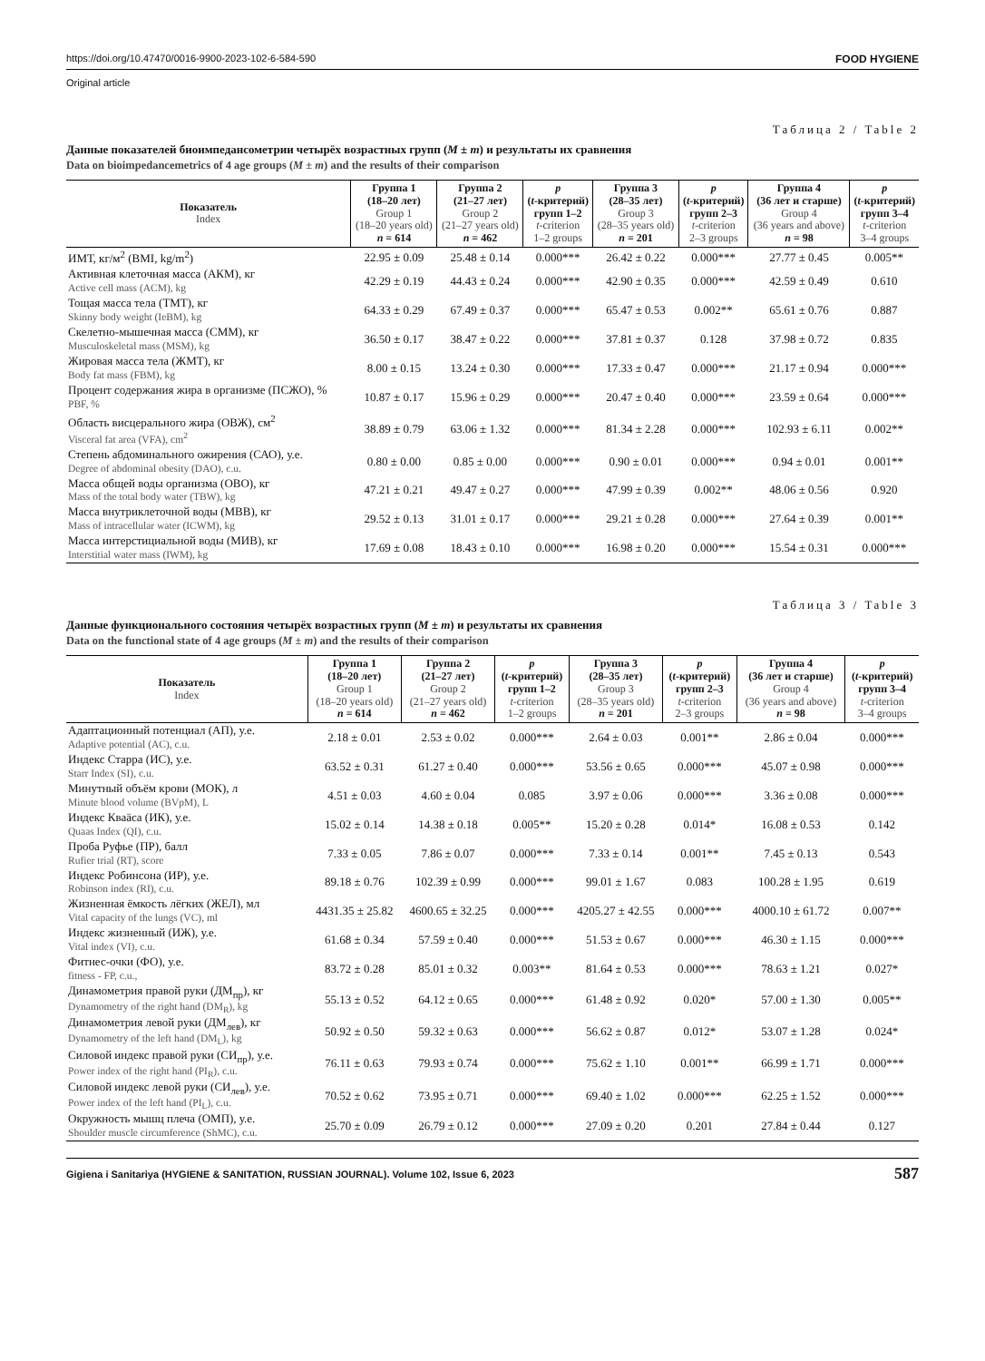https://doi.org/10.47470/0016-9900-2023-102-6-584-590 FOOD HYGIENE
Original article
Таблица 2 / Table 2
Данные показателей биоимпедансометрии четырёх возрастных групп (M ± m) и результаты их сравнения
Data on bioimpedancemetrics of 4 age groups (M ± m) and the results of their comparison
| Показатель Index | Группа 1 (18–20 лет) Group 1 (18–20 years old) n = 614 | Группа 2 (21–27 лет) Group 2 (21–27 years old) n = 462 | p ( t -критерий) групп 1–2 t -criterion 1–2 groups | Группа 3 (28–35 лет) Group 3 (28–35 years old) n = 201 | p ( t -критерий) групп 2–3 t -criterion 2–3 groups | Группа 4 (36 лет и старше) Group 4 (36 years and above) n = 98 | p ( t -критерий) групп 3–4 t -criterion 3–4 groups |
| --- | --- | --- | --- | --- | --- | --- | --- |
| ИМТ, кг/м<sup>2</sup> (BMI, kg/m<sup>2</sup>) | 22.95 ± 0.09 | 25.48 ± 0.14 | 0.000*** | 26.42 ± 0.22 | 0.000*** | 27.77 ± 0.45 | 0.005** |
| Активная клеточная масса (АКМ), кг Active cell mass (ACM), kg | 42.29 ± 0.19 | 44.43 ± 0.24 | 0.000*** | 42.90 ± 0.35 | 0.000*** | 42.59 ± 0.49 | 0.610 |
| Тощая масса тела (ТМТ), кг Skinny body weight (IeBM), kg | 64.33 ± 0.29 | 67.49 ± 0.37 | 0.000*** | 65.47 ± 0.53 | 0.002** | 65.61 ± 0.76 | 0.887 |
| Скелетно-мышечная масса (СММ), кг Musculoskeletal mass (MSM), kg | 36.50 ± 0.17 | 38.47 ± 0.22 | 0.000*** | 37.81 ± 0.37 | 0.128 | 37.98 ± 0.72 | 0.835 |
| Жировая масса тела (ЖМТ), кг Body fat mass (FBM), kg | 8.00 ± 0.15 | 13.24 ± 0.30 | 0.000*** | 17.33 ± 0.47 | 0.000*** | 21.17 ± 0.94 | 0.000*** |
| Процент содержания жира в организме (ПСЖО), % PBF, % | 10.87 ± 0.17 | 15.96 ± 0.29 | 0.000*** | 20.47 ± 0.40 | 0.000*** | 23.59 ± 0.64 | 0.000*** |
| Область висцерального жира (ОВЖ), см<sup>2</sup> Visceral fat area (VFA), cm<sup>2</sup> | 38.89 ± 0.79 | 63.06 ± 1.32 | 0.000*** | 81.34 ± 2.28 | 0.000*** | 102.93 ± 6.11 | 0.002** |
| Степень абдоминального ожирения (САО), у.е. Degree of abdominal obesity (DAO), c.u. | 0.80 ± 0.00 | 0.85 ± 0.00 | 0.000*** | 0.90 ± 0.01 | 0.000*** | 0.94 ± 0.01 | 0.001** |
| Масса общей воды организма (ОВО), кг Mass of the total body water (TBW), kg | 47.21 ± 0.21 | 49.47 ± 0.27 | 0.000*** | 47.99 ± 0.39 | 0.002** | 48.06 ± 0.56 | 0.920 |
| Масса внутриклеточной воды (МВВ), кг Mass of intracellular water (ICWM), kg | 29.52 ± 0.13 | 31.01 ± 0.17 | 0.000*** | 29.21 ± 0.28 | 0.000*** | 27.64 ± 0.39 | 0.001** |
| Масса интерстициальной воды (МИВ), кг Interstitial water mass (IWM), kg | 17.69 ± 0.08 | 18.43 ± 0.10 | 0.000*** | 16.98 ± 0.20 | 0.000*** | 15.54 ± 0.31 | 0.000*** |
Таблица 3 / Table 3
Данные функционального состояния четырёх возрастных групп (M ± m) и результаты их сравнения
Data on the functional state of 4 age groups (M ± m) and the results of their comparison
| Показатель Index | Группа 1 (18–20 лет) Group 1 (18–20 years old) n = 614 | Группа 2 (21–27 лет) Group 2 (21–27 years old) n = 462 | p ( t -критерий) групп 1–2 t -criterion 1–2 groups | Группа 3 (28–35 лет) Group 3 (28–35 years old) n = 201 | p ( t -критерий) групп 2–3 t -criterion 2–3 groups | Группа 4 (36 лет и старше) Group 4 (36 years and above) n = 98 | p ( t -критерий) групп 3–4 t -criterion 3–4 groups |
| --- | --- | --- | --- | --- | --- | --- | --- |
| Адаптационный потенциал (АП), у.е. Adaptive potential (AC), c.u. | 2.18 ± 0.01 | 2.53 ± 0.02 | 0.000*** | 2.64 ± 0.03 | 0.001** | 2.86 ± 0.04 | 0.000*** |
| Индекс Старра (ИС), у.е. Starr Index (SI), c.u. | 63.52 ± 0.31 | 61.27 ± 0.40 | 0.000*** | 53.56 ± 0.65 | 0.000*** | 45.07 ± 0.98 | 0.000*** |
| Минутный объём крови (МОК), л Minute blood volume (BVpM), L | 4.51 ± 0.03 | 4.60 ± 0.04 | 0.085 | 3.97 ± 0.06 | 0.000*** | 3.36 ± 0.08 | 0.000*** |
| Индекс Кваäса (ИК), у.е. Quaas Index (QI), c.u. | 15.02 ± 0.14 | 14.38 ± 0.18 | 0.005** | 15.20 ± 0.28 | 0.014* | 16.08 ± 0.53 | 0.142 |
| Проба Руфье (ПР), балл Rufier trial (RT), score | 7.33 ± 0.05 | 7.86 ± 0.07 | 0.000*** | 7.33 ± 0.14 | 0.001** | 7.45 ± 0.13 | 0.543 |
| Индекс Робинсона (ИР), у.е. Robinson index (RI), c.u. | 89.18 ± 0.76 | 102.39 ± 0.99 | 0.000*** | 99.01 ± 1.67 | 0.083 | 100.28 ± 1.95 | 0.619 |
| Жизненная ёмкость лёгких (ЖЕЛ), мл Vital capacity of the lungs (VC), ml | 4431.35 ± 25.82 | 4600.65 ± 32.25 | 0.000*** | 4205.27 ± 42.55 | 0.000*** | 4000.10 ± 61.72 | 0.007** |
| Индекс жизненный (ИЖ), у.е. Vital index (VI), c.u. | 61.68 ± 0.34 | 57.59 ± 0.40 | 0.000*** | 51.53 ± 0.67 | 0.000*** | 46.30 ± 1.15 | 0.000*** |
| Фитнес-очки (ФО), у.е. fitness - FP, c.u., | 83.72 ± 0.28 | 85.01 ± 0.32 | 0.003** | 81.64 ± 0.53 | 0.000*** | 78.63 ± 1.21 | 0.027* |
| Динамометрия правой руки (ДМ<sub>пр</sub>), кг Dynamometry of the right hand (DM<sub>R</sub>), kg | 55.13 ± 0.52 | 64.12 ± 0.65 | 0.000*** | 61.48 ± 0.92 | 0.020* | 57.00 ± 1.30 | 0.005** |
| Динамометрия левой руки (ДМ<sub>лев</sub>), кг Dynamometry of the left hand (DM<sub>L</sub>), kg | 50.92 ± 0.50 | 59.32 ± 0.63 | 0.000*** | 56.62 ± 0.87 | 0.012* | 53.07 ± 1.28 | 0.024* |
| Силовой индекс правой руки (СИ<sub>пр</sub>), у.е. Power index of the right hand (PI<sub>R</sub>), c.u. | 76.11 ± 0.63 | 79.93 ± 0.74 | 0.000*** | 75.62 ± 1.10 | 0.001** | 66.99 ± 1.71 | 0.000*** |
| Силовой индекс левой руки (СИ<sub>лев</sub>), у.е. Power index of the left hand (PI<sub>L</sub>), c.u. | 70.52 ± 0.62 | 73.95 ± 0.71 | 0.000*** | 69.40 ± 1.02 | 0.000*** | 62.25 ± 1.52 | 0.000*** |
| Окружность мышц плеча (ОМП), у.е. Shoulder muscle circumference (ShMC), c.u. | 25.70 ± 0.09 | 26.79 ± 0.12 | 0.000*** | 27.09 ± 0.20 | 0.201 | 27.84 ± 0.44 | 0.127 |
Gigiena i Sanitariya (HYGIENE & SANITATION, RUSSIAN JOURNAL). Volume 102, Issue 6, 2023 587